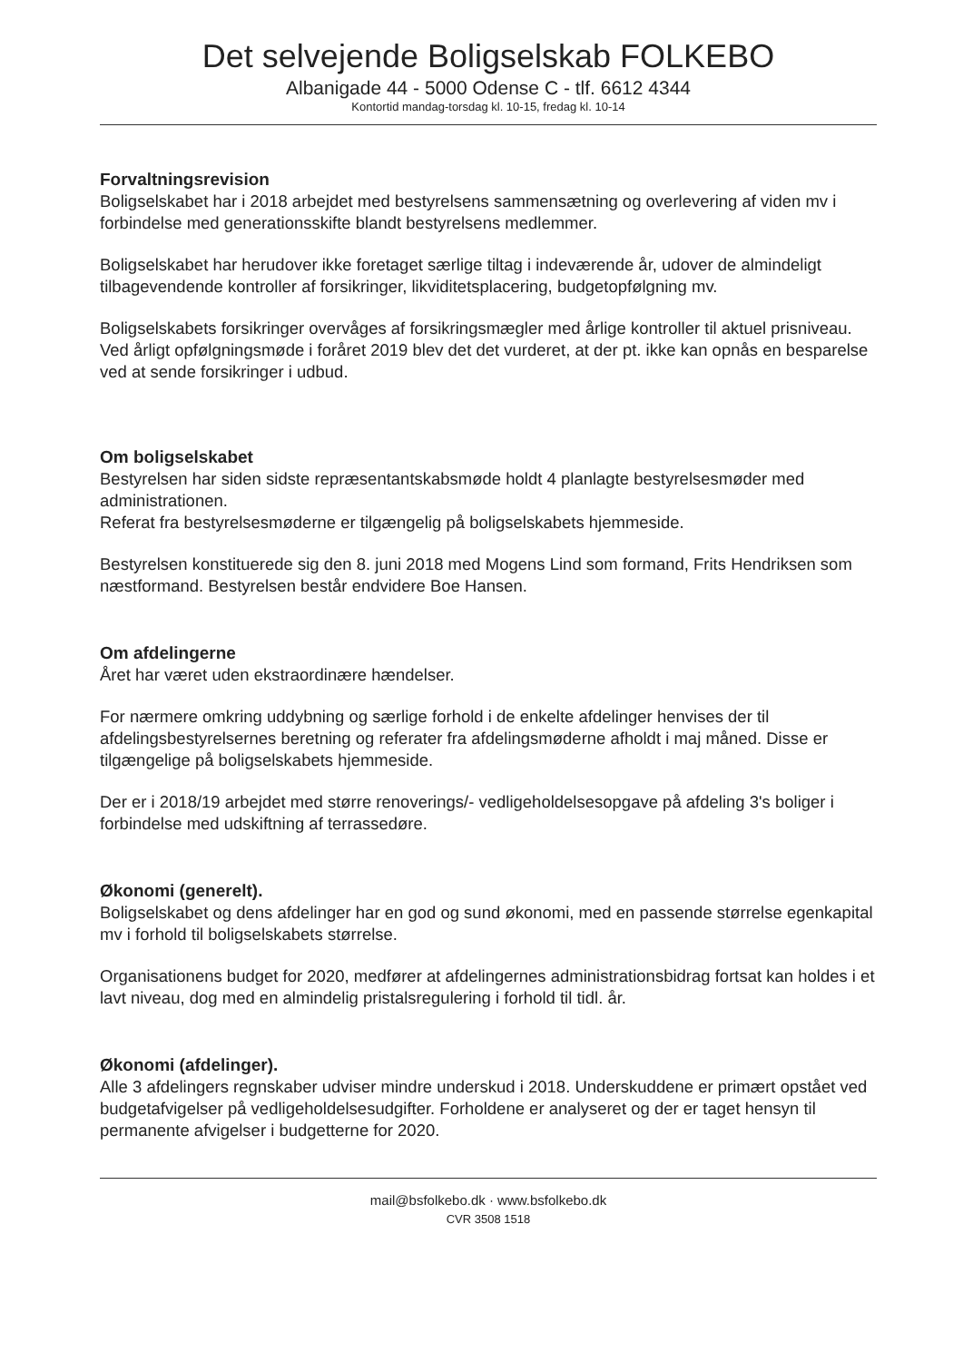Det selvejende Boligselskab FOLKEBO
Albanigade 44 - 5000 Odense C - tlf. 6612 4344
Kontortid mandag-torsdag kl. 10-15, fredag kl. 10-14
Forvaltningsrevision
Boligselskabet har i 2018 arbejdet med bestyrelsens sammensætning og overlevering af viden mv i forbindelse med generationsskifte blandt bestyrelsens medlemmer.
Boligselskabet har herudover ikke foretaget særlige tiltag i indeværende år, udover de almindeligt tilbagevendende kontroller af forsikringer, likviditetsplacering, budgetopfølgning mv.
Boligselskabets forsikringer overvåges af forsikringsmægler med årlige kontroller til aktuel prisniveau. Ved årligt opfølgningsmøde i foråret 2019 blev det det vurderet, at der pt. ikke kan opnås en besparelse ved at sende forsikringer i udbud.
Om boligselskabet
Bestyrelsen har siden sidste repræsentantskabsmøde holdt 4 planlagte bestyrelsesmøder med administrationen.
Referat fra bestyrelsesmøderne er tilgængelig på boligselskabets hjemmeside.
Bestyrelsen konstituerede sig den 8. juni 2018 med Mogens Lind som formand, Frits Hendriksen som næstformand. Bestyrelsen består endvidere Boe Hansen.
Om afdelingerne
Året har været uden ekstraordinære hændelser.
For nærmere omkring uddybning og særlige forhold i de enkelte afdelinger henvises der til afdelingsbestyrelsernes beretning og referater fra afdelingsmøderne afholdt i maj måned. Disse er tilgængelige på boligselskabets hjemmeside.
Der er i 2018/19 arbejdet med større renoverings/- vedligeholdelsesopgave på afdeling 3's boliger i forbindelse med udskiftning af terrassedøre.
Økonomi (generelt).
Boligselskabet og dens afdelinger har en god og sund økonomi, med en passende størrelse egenkapital mv i forhold til boligselskabets størrelse.
Organisationens budget for 2020, medfører at afdelingernes administrationsbidrag fortsat kan holdes i et lavt niveau, dog med en almindelig pristalsregulering i forhold til tidl. år.
Økonomi (afdelinger).
Alle 3 afdelingers regnskaber udviser mindre underskud i 2018. Underskuddene er primært opstået ved budgetafvigelser på vedligeholdelsesudgifter. Forholdene er analyseret og der er taget hensyn til permanente afvigelser i budgetterne for 2020.
mail@bsfolkebo.dk · www.bsfolkebo.dk
CVR 3508 1518